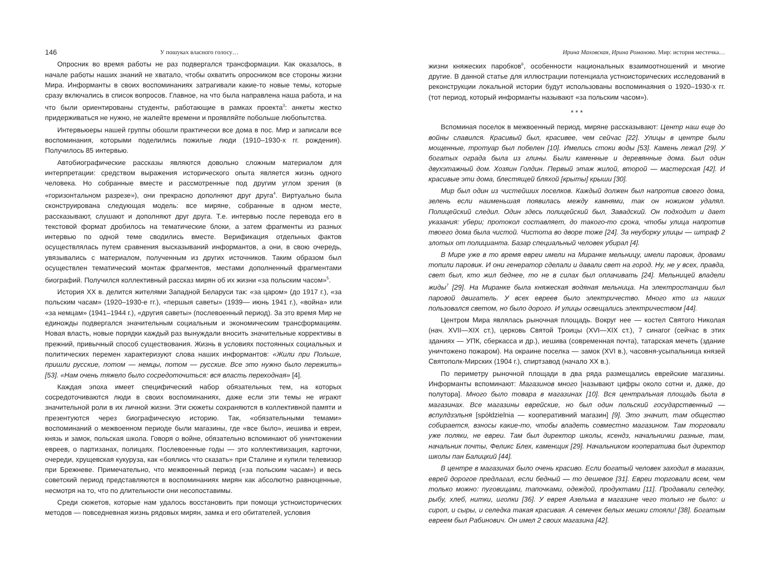146 У пошуках власного голосу…
Опросник во время работы не раз подвергался трансформации. Как оказалось, в начале работы наших знаний не хватало, чтобы охватить опросником все стороны жизни Мира. Информанты в своих воспоминаниях затрагивали какие-то новые темы, которые сразу включались в список вопросов. Главное, на что была направлена наша работа, и на что были ориентированы студенты, работающие в рамках проекта<sup>3</sup>: анкеты жестко придерживаться не нужно, не жалейте времени и проявляйте побольше любопытства.
Интервьюеры нашей группы обошли практически все дома в пос. Мир и записали все воспоминания, которыми поделились пожилые люди (1910–1930-х гг. рождения). Получилось 85 интервью.
Автобиографические рассказы являются довольно сложным материалом для интерпретации: средством выражения исторического опыта является жизнь одного человека. Но собранные вместе и рассмотренные под другим углом зрения (в «горизонтальном разрезе»), они прекрасно дополняют друг друга<sup>4</sup>. Виртуально была сконструирована следующая модель: все миряне, собранные в одном месте, рассказывают, слушают и дополняют друг друга. Т.е. интервью после перевода его в текстовой формат дробилось на тематические блоки, а затем фрагменты из разных интервью по одной теме сводились вместе. Верификация отдельных фактов осуществлялась путем сравнения высказываний информантов, а они, в свою очередь, увязывались с материалом, полученным из других источников. Таким образом был осуществлен тематический монтаж фрагментов, местами дополненный фрагментами биографий. Получился коллективный рассказ мирян об их жизни «за польским часом»<sup>5</sup>.
История ХХ в. делится жителями Западной Беларуси так: «за царом» (до 1917 г.), «за польским часам» (1920–1930-е гг.), «першыя саветы» (1939— июнь 1941 г.), «война» или «за немцам» (1941–1944 г.), «другия саветы» (послевоенный период). За это время Мир не единожды подвергался значительным социальным и экономическим трансформациям. Новая власть, новые порядки каждый раз вынуждали вносить значительные коррективы в прежний, привычный способ существования. Жизнь в условиях постоянных социальных и политических перемен характеризуют слова наших информантов: «Жили при Польше, пришли русские, потом — немцы, потом — русские. Все это нужно было пережить» [53]. «Нам очень тяжело было сосредоточиться: вся власть переходная» [4].
Каждая эпоха имеет специфический набор обязательных тем, на которых сосредоточиваются люди в своих воспоминаниях, даже если эти темы не играют значительной роли в их личной жизни. Эти сюжеты сохраняются в коллективной памяти и презентуются через биографическую историю. Так, «обязательными темами» воспоминаний о межвоенном периоде были магазины, где «все было», иешива и евреи, князь и замок, польская школа. Говоря о войне, обязательно вспоминают об уничтожении евреев, о партизанах, полицаях. Послевоенные годы — это коллективизация, карточки, очереди, хрущевская кукуруза, как «боялись что сказать» при Сталине и купили телевизор при Брежневе. Примечательно, что межвоенный период («за польским часам») и весь советский период представляются в воспоминаниях мирян как абсолютно равноценные, несмотря на то, что по длительности они несопоставимы.
Среди сюжетов, которые нам удалось восстановить при помощи устноисторических методов — повседневная жизнь рядовых мирян, замка и его обитателей, условия
Ирина Маховская, Ирина Романова. Мир: история местечка…
жизни княжеских паробков<sup>6</sup>, особенности национальных взаимоотношений и многие другие. В данной статье для иллюстрации потенциала устноисторических исследований в реконструкции локальной истории будут использованы воспоминаяния о 1920–1930-х гг. (тот период, который информанты называют «за польским часом»).
* * *
Вспоминая поселок в межвоенный период, миряне рассказывают: Центр наш еще до войны славился. Красивый был, красивее, чем сейчас [22]. Улицы в центре были мощенные, тротуар был побелен [10]. Имелись стоки воды [53]. Камень лежал [29]. У богатых ограда была из глины. Были каменные и деревянные дома. Был один двухэтажный дом. Хозяин Голдин. Первый этаж жилой, второй — мастерская [42]. И красивые эти дома, блестящей бляхой [крыты] крыши [30].
Мир был один из чистейших поселков. Каждый должен был напротив своего дома, зелень если наименьшая появилась между камнями, так он ножиком удалял. Полицейский следил. Один здесь полицейский был, Завадский. Он подходит и дает указания: убери; протокол составляет, до такого-то срока, чтобы улица напротив твоего дома была чистой. Чистота во дворе тоже [24]. За неуборку улицы — штраф 2 злотых от полицианта. Базар специальный человек убирал [4].
В Мире уже в то время евреи имели на Миранке мельницу, имели паровик, дровами топили паровик. И они генератор сделали и давали свет на город. Ну, не у всех, правда, свет был, кто жил беднее, то не в силах был оплачивать [24]. Мельницей владели жиды<sup>7</sup> [29]. На Миранке была княжеская водяная мельница. На электростанции был паровой двигатель. У всех евреев было электричество. Много кто из наших пользовался светом, но было дорого. И улицы освещались электричеством [44].
Центром Мира являлась рыночная площадь. Вокруг нее — костел Святого Николая (нач. XVII—XIX ст.), церковь Святой Троицы (XVI—XIX ст.), 7 синагог (сейчас в этих зданиях — УПК, сберкасса и др.), иешива (современная почта), татарская мечеть (здание уничтожено пожаром). На окраине поселка — замок (XVI в.), часовня-усыпальница князей Святополк-Мирских (1904 г.), спиртзавод (начало ХХ в.).
По периметру рыночной площади в два ряда размещались еврейские магазины. Информанты вспоминают: Магазинов много [называют цифры около сотни и, даже, до полутора]. Много было товара в магазинах [10]. Вся центральная площадь была в магазинах. Все магазины еврейские, но был один польский государственный — вспулдзэльня [spółdzielnia — кооперативний магазин] [9]. Это значит, там общество собирается, взносы какие-то, чтобы владеть совместно магазином. Там торговали уже поляки, не евреи. Там был директор школы, ксендз, начальнички разные, там, начальник почты, Феликс Блех, каменщик [29]. Начальником кооператива был директор школы пан Балицкий [44].
В центре в магазинах было очень красиво. Если богатый человек заходил в магазин, еврей дорогое предлагал, если бедный — то дешевое [31]. Евреи торговали всем, чем только можно: пуговицами, тапочками, одеждой, продуктами [11]. Продавали селедку, рыбу, хлеб, нитки, иголки [36]. У еврея Азельма в магазине чего только не было: и сироп, и сыры, и селедка такая красивая. А семечек белых мешки стояли! [38]. Богатым евреем был Рабинович. Он имел 2 своих магазина [42].